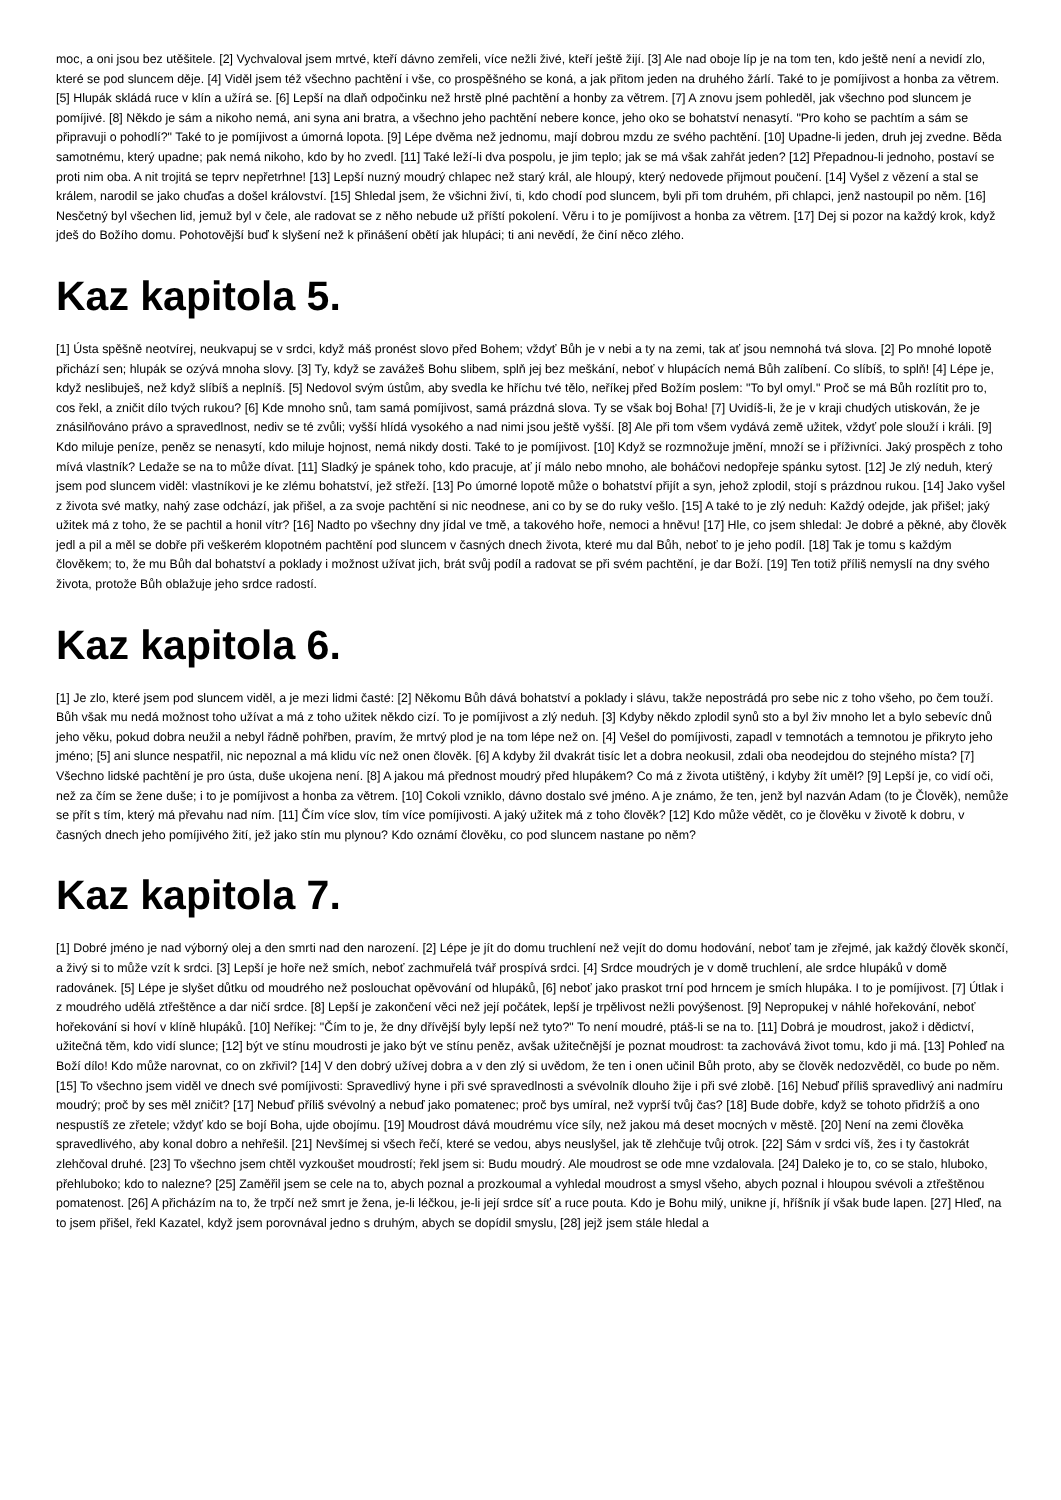moc, a oni jsou bez utěšitele. [2] Vychvaloval jsem mrtvé, kteří dávno zemřeli, více nežli živé, kteří ještě žijí. [3] Ale nad oboje líp je na tom ten, kdo ještě není a nevidí zlo, které se pod sluncem děje. [4] Viděl jsem též všechno pachtění i vše, co prospěšného se koná, a jak přitom jeden na druhého žárlí. Také to je pomíjivost a honba za větrem. [5] Hlupák skládá ruce v klín a užírá se. [6] Lepší na dlaň odpočinku než hrstě plné pachtění a honby za větrem. [7] A znovu jsem pohleděl, jak všechno pod sluncem je pomíjivé. [8] Někdo je sám a nikoho nemá, ani syna ani bratra, a všechno jeho pachtění nebere konce, jeho oko se bohatství nenasytí. "Pro koho se pachtím a sám se připravuji o pohodlí?" Také to je pomíjivost a úmorná lopota. [9] Lépe dvěma než jednomu, mají dobrou mzdu ze svého pachtění. [10] Upadne-li jeden, druh jej zvedne. Běda samotnému, který upadne; pak nemá nikoho, kdo by ho zvedl. [11] Také leží-li dva pospolu, je jim teplo; jak se má však zahřát jeden? [12] Přepadnou-li jednoho, postaví se proti nim oba. A nit trojitá se teprv nepřetrhne! [13] Lepší nuzný moudrý chlapec než starý král, ale hloupý, který nedovede přijmout poučení. [14] Vyšel z vězení a stal se králem, narodil se jako chuďas a došel království. [15] Shledal jsem, že všichni živí, ti, kdo chodí pod sluncem, byli při tom druhém, při chlapci, jenž nastoupil po něm. [16] Nesčetný byl všechen lid, jemuž byl v čele, ale radovat se z něho nebude už příští pokolení. Věru i to je pomíjivost a honba za větrem. [17] Dej si pozor na každý krok, když jdeš do Božího domu. Pohotovější buď k slyšení než k přinášení obětí jak hlupáci; ti ani nevědí, že činí něco zlého.
Kaz kapitola 5.
[1] Ústa spěšně neotvírej, neukvapuj se v srdci, když máš pronést slovo před Bohem; vždyť Bůh je v nebi a ty na zemi, tak ať jsou nemnohá tvá slova. [2] Po mnohé lopotě přichází sen; hlupák se ozývá mnoha slovy. [3] Ty, když se zavážeš Bohu slibem, splň jej bez meškání, neboť v hlupácích nemá Bůh zalíbení. Co slíbíš, to splň! [4] Lépe je, když neslibuješ, než když slíbíš a neplníš. [5] Nedovol svým ústům, aby svedla ke hříchu tvé tělo, neříkej před Božím poslem: "To byl omyl." Proč se má Bůh rozlítit pro to, cos řekl, a zničit dílo tvých rukou? [6] Kde mnoho snů, tam samá pomíjivost, samá prázdná slova. Ty se však boj Boha! [7] Uvidíš-li, že je v kraji chudých utiskován, že je znásilňováno právo a spravedlnost, nediv se té zvůli; vyšší hlídá vysokého a nad nimi jsou ještě vyšší. [8] Ale při tom všem vydává země užitek, vždyť pole slouží i králi. [9] Kdo miluje peníze, peněz se nenasytí, kdo miluje hojnost, nemá nikdy dosti. Také to je pomíjivost. [10] Když se rozmnožuje jmění, množí se i příživníci. Jaký prospěch z toho mívá vlastník? Ledaže se na to může dívat. [11] Sladký je spánek toho, kdo pracuje, ať jí málo nebo mnoho, ale boháčovi nedopřeje spánku sytost. [12] Je zlý neduh, který jsem pod sluncem viděl: vlastníkovi je ke zlému bohatství, jež střeží. [13] Po úmorné lopotě může o bohatství přijít a syn, jehož zplodil, stojí s prázdnou rukou. [14] Jako vyšel z života své matky, nahý zase odchází, jak přišel, a za svoje pachtění si nic neodnese, ani co by se do ruky vešlo. [15] A také to je zlý neduh: Každý odejde, jak přišel; jaký užitek má z toho, že se pachtil a honil vítr? [16] Nadto po všechny dny jídal ve tmě, a takového hoře, nemoci a hněvu! [17] Hle, co jsem shledal: Je dobré a pěkné, aby člověk jedl a pil a měl se dobře při veškerém klopotném pachtění pod sluncem v časných dnech života, které mu dal Bůh, neboť to je jeho podíl. [18] Tak je tomu s každým člověkem; to, že mu Bůh dal bohatství a poklady i možnost užívat jich, brát svůj podíl a radovat se při svém pachtění, je dar Boží. [19] Ten totiž příliš nemyslí na dny svého života, protože Bůh oblažuje jeho srdce radostí.
Kaz kapitola 6.
[1] Je zlo, které jsem pod sluncem viděl, a je mezi lidmi časté: [2] Někomu Bůh dává bohatství a poklady i slávu, takže nepostrádá pro sebe nic z toho všeho, po čem touží. Bůh však mu nedá možnost toho užívat a má z toho užitek někdo cizí. To je pomíjivost a zlý neduh. [3] Kdyby někdo zplodil synů sto a byl živ mnoho let a bylo sebevíc dnů jeho věku, pokud dobra neužil a nebyl řádně pohřben, pravím, že mrtvý plod je na tom lépe než on. [4] Vešel do pomíjivosti, zapadl v temnotách a temnotou je přikryto jeho jméno; [5] ani slunce nespatřil, nic nepoznal a má klidu víc než onen člověk. [6] A kdyby žil dvakrát tisíc let a dobra neokusil, zdali oba neodejdou do stejného místa? [7] Všechno lidské pachtění je pro ústa, duše ukojena není. [8] A jakou má přednost moudrý před hlupákem? Co má z života utištěný, i kdyby žít uměl? [9] Lepší je, co vidí oči, než za čím se žene duše; i to je pomíjivost a honba za větrem. [10] Cokoli vzniklo, dávno dostalo své jméno. A je známo, že ten, jenž byl nazván Adam (to je Člověk), nemůže se přít s tím, který má převahu nad ním. [11] Čím více slov, tím více pomíjivosti. A jaký užitek má z toho člověk? [12] Kdo může vědět, co je člověku v životě k dobru, v časných dnech jeho pomíjivého žití, jež jako stín mu plynou? Kdo oznámí člověku, co pod sluncem nastane po něm?
Kaz kapitola 7.
[1] Dobré jméno je nad výborný olej a den smrti nad den narození. [2] Lépe je jít do domu truchlení než vejít do domu hodování, neboť tam je zřejmé, jak každý člověk skončí, a živý si to může vzít k srdci. [3] Lepší je hoře než smích, neboť zachmuřelá tvář prospívá srdci. [4] Srdce moudrých je v domě truchlení, ale srdce hlupáků v domě radovánek. [5] Lépe je slyšet důtku od moudrého než poslouchat opěvování od hlupáků, [6] neboť jako praskot trní pod hrncem je smích hlupáka. I to je pomíjivost. [7] Útlak i z moudrého udělá ztřeštěnce a dar ničí srdce. [8] Lepší je zakončení věci než její počátek, lepší je trpělivost nežli povýšenost. [9] Nepropukej v náhlé hořekování, neboť hořekování si hoví v klíně hlupáků. [10] Neříkej: "Čím to je, že dny dřívější byly lepší než tyto?" To není moudré, ptáš-li se na to. [11] Dobrá je moudrost, jakož i dědictví, užitečná těm, kdo vidí slunce; [12] být ve stínu moudrosti je jako být ve stínu peněz, avšak užitečnější je poznat moudrost: ta zachovává život tomu, kdo ji má. [13] Pohleď na Boží dílo! Kdo může narovnat, co on zkřivil? [14] V den dobrý užívej dobra a v den zlý si uvědom, že ten i onen učinil Bůh proto, aby se člověk nedozvěděl, co bude po něm. [15] To všechno jsem viděl ve dnech své pomíjivosti: Spravedlivý hyne i při své spravedlnosti a svévolník dlouho žije i při své zlobě. [16] Nebuď příliš spravedlivý ani nadmíru moudrý; proč by ses měl zničit? [17] Nebuď příliš svévolný a nebuď jako pomatenec; proč bys umíral, než vyprší tvůj čas? [18] Bude dobře, když se tohoto přidržíš a ono nespustíš ze zřetele; vždyť kdo se bojí Boha, ujde obojímu. [19] Moudrost dává moudrému více síly, než jakou má deset mocných v městě. [20] Není na zemi člověka spravedlivého, aby konal dobro a nehřešil. [21] Nevšímej si všech řečí, které se vedou, abys neuslyšel, jak tě zlehčuje tvůj otrok. [22] Sám v srdci víš, žes i ty častokrát zlehčoval druhé. [23] To všechno jsem chtěl vyzkoušet moudrostí; řekl jsem si: Budu moudrý. Ale moudrost se ode mne vzdalovala. [24] Daleko je to, co se stalo, hluboko, přehluboko; kdo to nalezne? [25] Zaměřil jsem se cele na to, abych poznal a prozkoumal a vyhledal moudrost a smysl všeho, abych poznal i hloupou svévoli a ztřeštěnou pomatenost. [26] A přicházím na to, že trpčí než smrt je žena, je-li léčkou, je-li její srdce síť a ruce pouta. Kdo je Bohu milý, unikne jí, hříšník jí však bude lapen. [27] Hleď, na to jsem přišel, řekl Kazatel, když jsem porovnával jedno s druhým, abych se dopídil smyslu, [28] jejž jsem stále hledal a